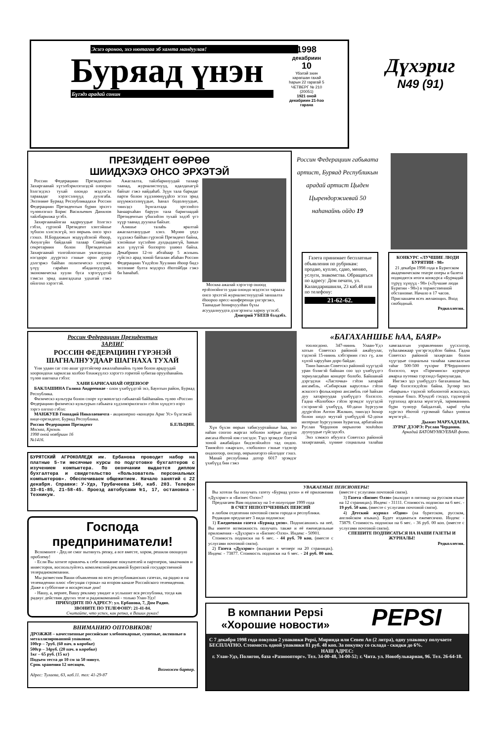Эсэгэ оронoo, эхэ нютагаа эб хамта мандуулая!
Буряад үнэн
Бүгэдэ арадай сонин
1998
декабриин
10
Үбэлэй эхин харагшан гахай hарын 22 гарагай 5 ЧЕТВЕРГ № 210 (20051)
1921 оной декабриин 21-hээ гарана
Дүхэриг
N49 (91)
ПРЕЗИДЕНТ ӨӨРӨӨ
ШИИДХЭХЭ ОНСО ЭРХЭТЭЙ
Россин Федерациин Президентын Захиргаанай хүтэлбэрилэгшэдэй олоороо hэлгэгдэхэ тухай олондо мэдээсэл тарааадаг хэрэгсэлнүүд дуулгаба. Энээниие Буряад Республикадахи Россин Федерациин Президентын бүрин эрхэтэ түлөөлэгшэ Борис Васильевич Данилов тайлбарилжа үгэбэ.
Захиргаанайнгаа кадрнуудые hэлгэхэ гэбэл, гүрэнэй Президент хэнтэйшье зүбшэн хэлсэхэгүй, энэ өөрынь онсо эрхэ гээшэ. Н.Бордюжын мэдүүлhэнэй ёhoop, Аюулгүйн байдалай талаар Совейдай секретариин болон Президентын Захиргаанай толгойлогшын уялганууды нэгэдоро дүүргэхэ гэшые орон дотор дэлгэржэ байhан политическэ хэтэрмэ үлүү гараhан ябадалнуудтай, экономическа хуули буса хэрэгүүдтэй тэмсэл эрид шангадхаха удхатай гэжэ ойлгохо хэрэгтэй.
Ажаглалта, тайлбаринуудай талаар таанад, журналистнууд, ядалдахагүй байхат гэжэ найдаhаб. Зүүн тала баридаг парти болон хүдэлөөнүүдhээ эгээл эрид шүүмжэлэлнүүдые, hанал бодолнуудые, тиихэдэ hүнгалтада эртээнhээ hанаархаhан баруун тала баригшадай Президентын үбшэлhэн тухай элдэб үгэ хүүр таанад дуулаха байхат.
Алишье талаhь яралтай ажаглалтануудые хэнэ. Мүнөө үедэ хүдэлжэ байhан гүрэнэй Президент байна, хэнэйшье хүсэлhөө дулдыдангүй, hаяын жэл үлүүтэй болзорто үшөөл байха. Декабриин 12-то абтаhаар 5 жэлынь гүйсэхэ арад зоной баталан абаhан Россин Федерациин Үндэhэн Хуулиин ёhoop бидэ энээниие булта мэдэрхэ ёhотойбди гэжэ би hанаhаб.
Москва ажалай хэрэгээр ошоод ерэhэнэйнгээ удаа олондо мэдээсэл тарааха онсо эрхэтэй журналистнуудтай заншалта ёhooроо пресс-конференци үнгэргэжэ, Таанадые hонирхуулhан бүхы асуудалнуудта дэлгэрэнгы харюу үгэхэб.
Дмитрий УБЕЕВ бэлдэбэ.
Россин Федерациин габьяата артист, Буряад Республикын арадай артист Цыден Цырендоржиевай 50 наhанайнь ойдо 19
Газета принимает бесплатные объявления по рубрикам: продаю, куплю, сдаю, меняю, услуги, знакомства. Обращаться по адресу: Дом печати, ул. Калaндаришвили, 23 каб.48 или по телефону:
21-62-62.
КОНКУРС «ЛУЧШИЕ ЛЮДИ БУРЯТИИ - 98»
21 декабря 1998 года в Бурятском академическом театре оперы и балета подводятся итоги конкурса «Буряадай түрүү хүнүүд - 98» («Лучшие люди Бурятии - 98») в торжественной обстановке. Начало в 17 часов. Приглашаем всех желающих. Вход свободный.
Редколлегия.
Россин Федерациин Президентын
ЗАРЛИГ
РОССИН ФЕДЕРАЦИИН ГҮРЭНЭЙ ШАГНАЛНУУДААР ШАГНАХА ТУХАЙ
Үни удаан саг соо ашаг үрэтэйгөөр ажаллаhанайнь түлөө болон арадуудай хоорондохи харилсаа холбоо бэхижүүлхэ хэрэгтэ горитой хубитаа оруулhанайнь түлөө шагнаха гэбэл:
ХАНИ БАРИСААНАЙ ОРДЕНООР
БАКЛАШИНА Галина Андреевнае - олон үхибүүдтэй эхэ, Баунтын район, Буряад Республика.
Физическэ культура болон спорт хүгжөөлгэдэ габьяатай байhанайнь түлөө «Россин Федерациин физическэ культурын габьяата хүдэлмэрилэгшэ» гэhэн хүндэтэ нэрэ зэргэ олгохо гэбэл:
МАНЖУЕВ Геннадий Николаевичта - акционерно «концерн Ариг Ус» бүлгэмэй вице-президент, Буряад Республика.
Россин Федерациин Президент Б.ЕЛЬЦИН.
Москва, Кремль
1998 оной ноябриин 16
№1416.
Хүн бүхэн өөрын табисууртайшье hаа, энэ наhан соогоо жаргал зоболон хоёрые дүүрэн амсаха ёhотой юм гэлсэдэг. Тэдэ эрэмдэг бэетэй зоной ажабайдал бидэнэйхиhээ тад ондоо. Тиимэhээ «жаргал», «зоболон» гэшые тэдэнэр ондоогоор, онсоор, өөрынхеэрээ ойлгодог гэшэ.
Манай республика дотор 6017 эрэмдэг үхибүүд бии гэжэ
«БАГАХАНШЬЕ hАА, БАЯР»
тоологдоно. 347-ниинь Улаан-Үдэ хотын Советскэ районой ажаhуулаг, тэдэнэй 15-ниинь хэбтэриин гэхэ гү, али хүнэй харууhан доро байдаг.
Тиин hаяхан Советскэ районой хүүгэдэй уран бэлигэй байшан соо эдэ үхибүүдтэ зориулагдаhан концерт болобо. Байшанай дэргэдэхи «Ласточка» гэhэн хатарай ансамбль, «Сибирская карусель» гэhэн жэшээтэ фольклорно ансамбль гоё hайхан дуу хатарнуудаа үхибүүдтэ бэлэглээ. Гадна «Колобок» гэhэн эрэмдэг хүүгэдэй сэсэрлигэй үхибүүд, 60-дахи hургуули дүүргэhэн Антон Жилкин, тиихэдэ hохор болон шодэ муутай үхибүүдэй 62-дохи интернат hургуулиин hурагша, арбатайхан Руслан Чердонов өөрынгөө зохёоhон дуунуудые гүйсэдхэбэ.
Энэ хэмжээ ябуулга Советскэ районой захиргаанай, хүниие социальна талаhаа хамгаалгын управлениин үүсхэлээр, туhаламжаар үнгэргэгдэhэн байна. Гадна Советскэ районой захиргаан болон хүүгэдые социальна талаhаа хамгаалгын таhаг 500-500 түхэриг Р.Чердоновто бэлэглээ, мүн «Горячинск» курортдо амарха путевко тэрээндэ барюулагдаа.
Иигэжэ эдэ үхибүүдтэ багаханшье hаа, баяр бэлэглэгдэhэн байна. Зүгөөр энэ «баярынь» тэдэнэй зоболонтой жэшэхэдэ, юуншье бэшэ. Юундэб гэхэдэ, тэдэнэрэй түрэлхид аргалха мүнгэгүй, зариманиинь бүри тулюур байдалтай, хариf туhа хүргэхэ ёhотой гүрэмнай баhал үнөөхи мүнгэгүй...
Дыжит МАРХАДАЕВА.
ЗУРАГ ДЭЭРЭ: Руслан Чердонов.
Аркадий БАТОМУНКУЕВАЙ фото.
БУРЯТСКИЙ АГРОКОЛЛЕДЖ им. Ербанова проводит набор на платные 5-ти месячные курсы по подготовке бухгалтеров с изучением компьютера. По окончании выдается диплом бухгалтера и свидетельство «Пользователь персональных компьютеров». Обеспечиваем общежитием. Начало занятий с 22 декабря. Справки: У-Удэ, Трубачеева 140, каб. 203. Телефон 33-01-85, 21-58-45. Проезд автобусами №1, 17, остановка - Техникум.
УВАЖАЕМЫЕ ПЕНСИОНЕРЫ!
Вы хотели бы получать газету «Буряад үнэн» и её приложения «Дүхэриг» и «Бизнес Олзо»?
Предлагаем Вам подписку на 1-е полугодие 1999 года
В СЧЕТ НЕПОЛУЧЕННЫХ ПЕНСИЙ
в любом отделении почтовой связи города и республики.
Редакция предлагает 3 вида подписки:
1) Ежедневная газета «Буряад үнэн». Подписавшись на неё, Вы имеете возможность получать также и её еженедельные приложения - «Дүхэриг» и «Бизнес-Олзо». Индекс - 50901.
Стоимость подписки на 6 мес. - 44 руб. 70 коп. (вместе с услугами почтовой связи).
2) Газета «Дүхэриг» (выходит в четверг на 20 страницах). Индекс - 73877. Стоимость подписки на 6 мес. - 24 руб. 00 коп. (вместе с услугами почтовой связи).
3) Газета «Бизнес Олзо» (выходит в пятницу на русском языке на 12 страницах). Индекс - 31111. Стоимость подписки на 6 мес. - 19 руб. 50 коп. (вместе с услугами почтовой связи).
4) Детский журнал «Одон» (на бурятском, русском, английском языках). Будет издаваться ежемесячно. Индекс - 73879. Стоимость подписки на 6 мес. - 36 руб. 00 коп. (вместе с услугами почтовой связи).
СПЕШИТЕ ПОДПИСАТЬСЯ НА НАШИ ГАЗЕТЫ И ЖУРНАЛЫ!
Редколлегия.
Господа предприниматели!
Вспомните - Дед не смог вытянуть репку, а все вместе, хором, решили овощную проблему!
- Если Вы хотите привлечь к себе внимание покупателей и партнеров, заказчиков и инвесторов, воспользуйтесь комплексной рекламой Бурятской государственной телерадиокомпании.
Мы разместим Ваши объявления во всех республиканских газетах, на радио и на телевидении плюс «бегущая строка» на втором канале Российского телевидения. Даже в субботние и воскресные дни!
- Нашу, а, вернее, Вашу рекламу увидит и услышит вся республика, тогда как радиус действия других теле и радиокомпаний - только Улан-Удэ!
ПРИХОДИТЕ ПО АДРЕСУ: ул. Ербанова, 7, Дом Радио.
ЗВОНИТЕ ПО ТЕЛЕФОНУ: 21-41-84.
Считайте, что успех, как репка, в Ваших руках!
ВНИМАНИЮ ОПТОВИКОВ!
ДРОЖЖИ – качественные российские хлебопекарные, сушеные, активные в металлизированной упаковке.
100гр – 7руб. (60 пач. в коробке)
500гр – 34руб. (20 пач. в коробке)
1кг – 65 руб. (15 кг)
Подъем теста до 10 см за 50 минут.
Срок хранения 12 месяцев.
Возможен бартер.
Адрес: Тулаева, 63, каб.11. тел: 41-29-87
В компании Pepsi «Хорошие новости»
PEPSI
С 7 декабря 1998 года покупая 2 упаковки Pepsi, Миринда или Севен Ап (2 литра), одну упаковку получаете БЕСПЛАТНО. Стоимость одной упаковки 81 руб. 48 коп. За покупку со склада - скидки до 6%.
НАШ АДРЕС:
г. Улан-Удэ, Полигон, база «Разноопторг». Тел. 34-00-48, 34-00-52; г. Чита. ул. Новобульварная, 96. Тел. 26-64-18.